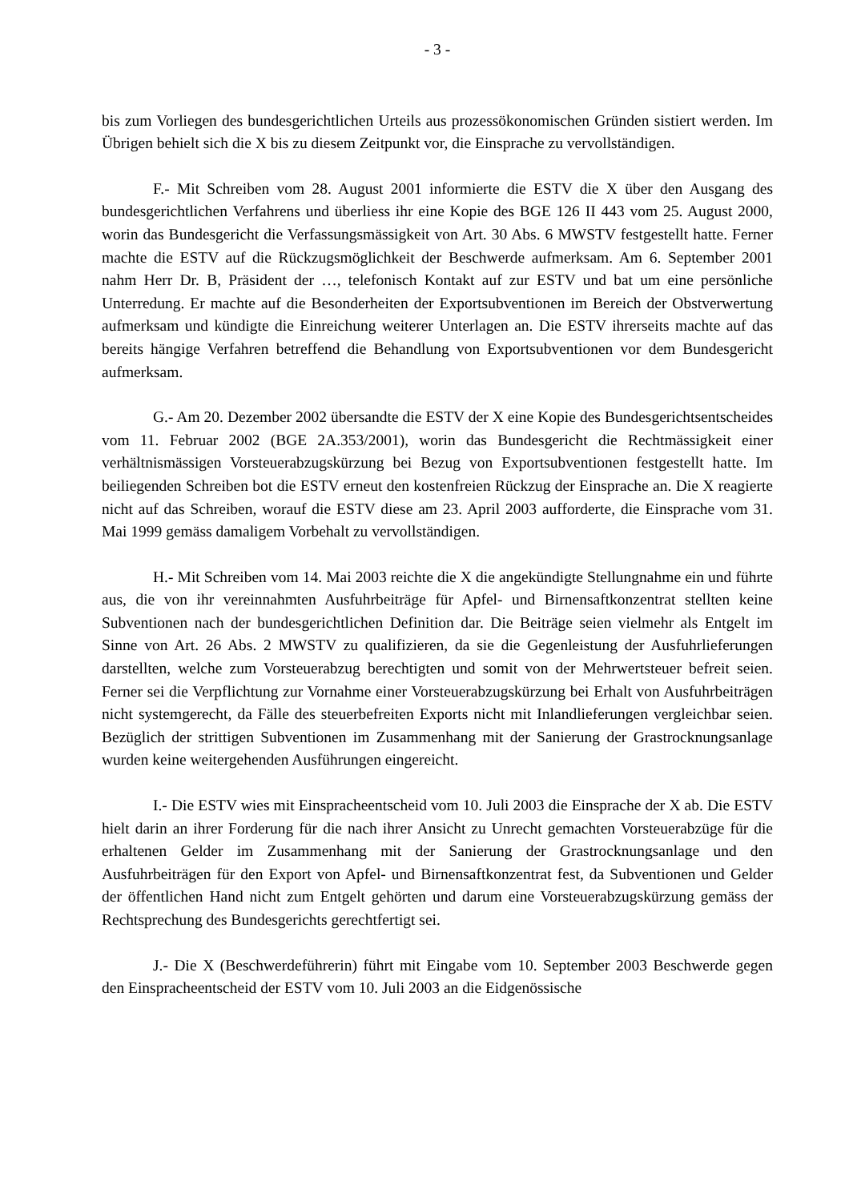- 3 -
bis zum Vorliegen des bundesgerichtlichen Urteils aus prozessökonomischen Gründen sistiert werden. Im Übrigen behielt sich die X bis zu diesem Zeitpunkt vor, die Einsprache zu vervollständigen.
F.- Mit Schreiben vom 28. August 2001 informierte die ESTV die X über den Ausgang des bundesgerichtlichen Verfahrens und überliess ihr eine Kopie des BGE 126 II 443 vom 25. August 2000, worin das Bundesgericht die Verfassungsmässigkeit von Art. 30 Abs. 6 MWSTV festgestellt hatte. Ferner machte die ESTV auf die Rückzugsmöglichkeit der Beschwerde aufmerksam. Am 6. September 2001 nahm Herr Dr. B, Präsident der …, telefonisch Kontakt auf zur ESTV und bat um eine persönliche Unterredung. Er machte auf die Besonderheiten der Exportsubventionen im Bereich der Obstverwertung aufmerksam und kündigte die Einreichung weiterer Unterlagen an. Die ESTV ihrerseits machte auf das bereits hängige Verfahren betreffend die Behandlung von Exportsubventionen vor dem Bundesgericht aufmerksam.
G.- Am 20. Dezember 2002 übersandte die ESTV der X eine Kopie des Bundesgerichtsentscheides vom 11. Februar 2002 (BGE 2A.353/2001), worin das Bundesgericht die Rechtmässigkeit einer verhältnismässigen Vorsteuerabzugskürzung bei Bezug von Exportsubventionen festgestellt hatte. Im beiliegenden Schreiben bot die ESTV erneut den kostenfreien Rückzug der Einsprache an. Die X reagierte nicht auf das Schreiben, worauf die ESTV diese am 23. April 2003 aufforderte, die Einsprache vom 31. Mai 1999 gemäss damaligem Vorbehalt zu vervollständigen.
H.- Mit Schreiben vom 14. Mai 2003 reichte die X die angekündigte Stellungnahme ein und führte aus, die von ihr vereinnahmten Ausfuhrbeiträge für Apfel- und Birnensaftkonzentrat stellten keine Subventionen nach der bundesgerichtlichen Definition dar. Die Beiträge seien vielmehr als Entgelt im Sinne von Art. 26 Abs. 2 MWSTV zu qualifizieren, da sie die Gegenleistung der Ausfuhrlieferungen darstellten, welche zum Vorsteuerabzug berechtigten und somit von der Mehrwertsteuer befreit seien. Ferner sei die Verpflichtung zur Vornahme einer Vorsteuerabzugskürzung bei Erhalt von Ausfuhrbeiträgen nicht systemgerecht, da Fälle des steuerbefreiten Exports nicht mit Inlandlieferungen vergleichbar seien. Bezüglich der strittigen Subventionen im Zusammenhang mit der Sanierung der Grastrocknungsanlage wurden keine weitergehenden Ausführungen eingereicht.
I.- Die ESTV wies mit Einspracheentscheid vom 10. Juli 2003 die Einsprache der X ab. Die ESTV hielt darin an ihrer Forderung für die nach ihrer Ansicht zu Unrecht gemachten Vorsteuerabzüge für die erhaltenen Gelder im Zusammenhang mit der Sanierung der Grastrocknungsanlage und den Ausfuhrbeiträgen für den Export von Apfel- und Birnensaftkonzentrat fest, da Subventionen und Gelder der öffentlichen Hand nicht zum Entgelt gehörten und darum eine Vorsteuerabzugskürzung gemäss der Rechtsprechung des Bundesgerichts gerechtfertigt sei.
J.- Die X (Beschwerdeführerin) führt mit Eingabe vom 10. September 2003 Beschwerde gegen den Einspracheentscheid der ESTV vom 10. Juli 2003 an die Eidgenössische